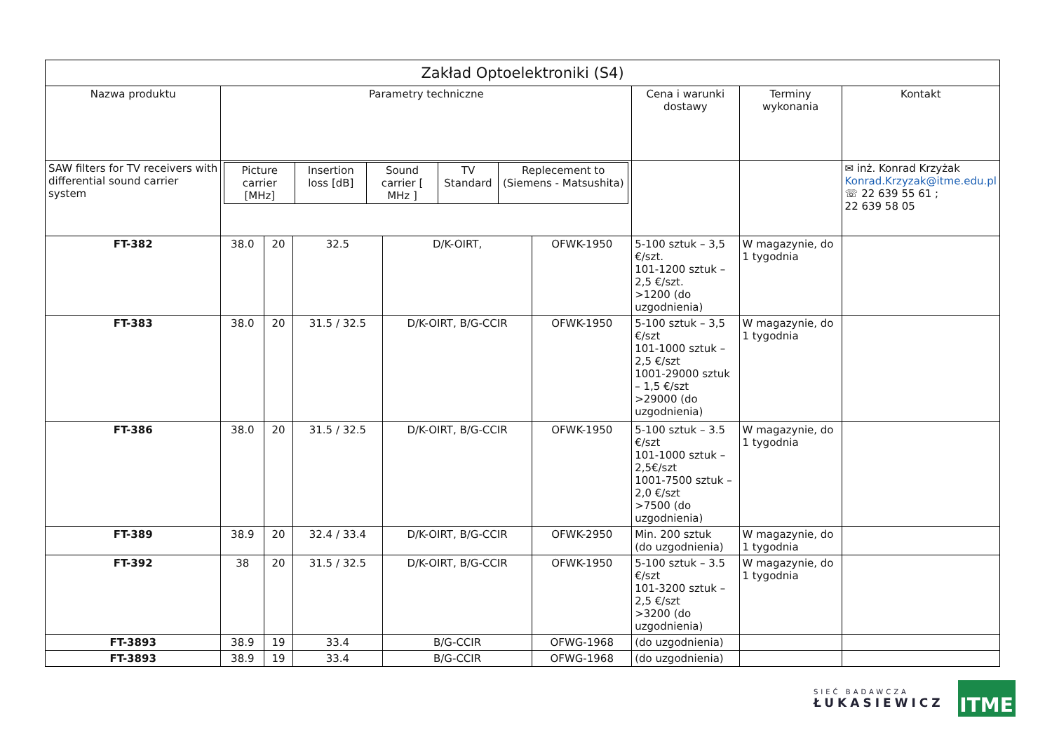| Zakład Optoelektroniki (S4) | | | | | | | | |
| --- | --- | --- | --- | --- | --- | --- | --- | --- |
| Nazwa produktu | Parametry techniczne | | | | | Cena i warunki dostawy | Terminy wykonania | Kontakt |
| SAW filters for TV receivers with differential sound carrier system | / Picture carrier [MHz] / Insertion loss [dB] / Sound carrier [ MHz ] / TV Standard / Replecement to (Siemens - Matsushita) / | | | | | | | ✉ inż. Konrad Krzyżak Konrad.Krzyzak@itme.edu.pl ☏ 22 639 55 61 ; 22 639 58 05 |
| FT-382 | 38.0 | 20 | 32.5 | D/K-OIRT, | OFWK-1950 | 5-100 sztuk – 3,5 €/szt. 101-1200 sztuk – 2,5 €/szt. >1200 (do uzgodnienia) | W magazynie, do 1 tygodnia | |
| FT-383 | 38.0 | 20 | 31.5 / 32.5 | D/K-OIRT, B/G-CCIR | OFWK-1950 | 5-100 sztuk – 3,5 €/szt 101-1000 sztuk – 2,5 €/szt 1001-29000 sztuk – 1,5 €/szt >29000 (do uzgodnienia) | W magazynie, do 1 tygodnia | |
| FT-386 | 38.0 | 20 | 31.5 / 32.5 | D/K-OIRT, B/G-CCIR | OFWK-1950 | 5-100 sztuk – 3.5 €/szt 101-1000 sztuk – 2,5€/szt 1001-7500 sztuk – 2,0 €/szt >7500 (do uzgodnienia) | W magazynie, do 1 tygodnia | |
| FT-389 | 38.9 | 20 | 32.4 / 33.4 | D/K-OIRT, B/G-CCIR | OFWK-2950 | Min. 200 sztuk (do uzgodnienia) | W magazynie, do 1 tygodnia | |
| FT-392 | 38 | 20 | 31.5 / 32.5 | D/K-OIRT, B/G-CCIR | OFWK-1950 | 5-100 sztuk – 3.5 €/szt 101-3200 sztuk – 2,5 €/szt >3200 (do uzgodnienia) | W magazynie, do 1 tygodnia | |
| FT-3893 | 38.9 | 19 | 33.4 | B/G-CCIR | OFWG-1968 | (do uzgodnienia) | | |
| FT-3893 | 38.9 | 19 | 33.4 | B/G-CCIR | OFWG-1968 | (do uzgodnienia) | | |
SIEĆ BADAWCZA
ŁUKASIEWICZ
ITME